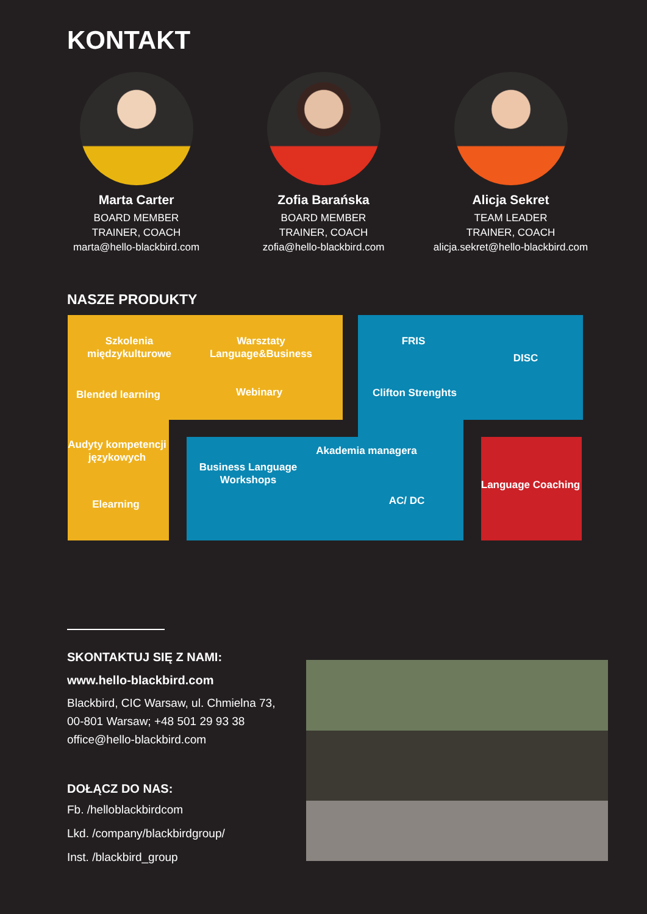KONTAKT
Marta Carter
BOARD MEMBER
TRAINER, COACH
marta@hello-blackbird.com
Zofia Barańska
BOARD MEMBER
TRAINER, COACH
zofia@hello-blackbird.com
Alicja Sekret
TEAM LEADER
TRAINER, COACH
alicja.sekret@hello-blackbird.com
NASZE PRODUKTY
Szkolenia międzykulturowe
Warsztaty Language&Business
Blended learning
Webinary
Audyty kompetencji językowych
Elearning
FRIS
DISC
Clifton Strenghts
Akademia managera
Business Language Workshops
AC/ DC
Language Coaching
SKONTAKTUJ SIĘ Z NAMI:
www.hello-blackbird.com
Blackbird, CIC Warsaw, ul. Chmielna 73,
00-801 Warsaw; +48 501 29 93 38
office@hello-blackbird.com
DOŁĄCZ DO NAS:
Fb. /helloblackbirdcom
Lkd. /company/blackbirdgroup/
Inst. /blackbird_group